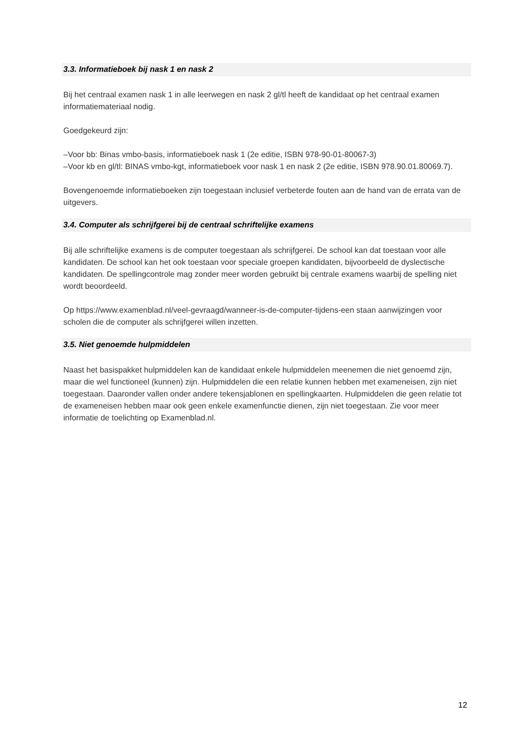3.3. Informatieboek bij nask 1 en nask 2
Bij het centraal examen nask 1 in alle leerwegen en nask 2 gl/tl heeft de kandidaat op het centraal examen informatiemateriaal nodig.
Goedgekeurd zijn:
–Voor bb: Binas vmbo-basis, informatieboek nask 1 (2e editie, ISBN 978-90-01-80067-3)
–Voor kb en gl/tl: BINAS vmbo-kgt, informatieboek voor nask 1 en nask 2 (2e editie, ISBN 978.90.01.80069.7).
Bovengenoemde informatieboeken zijn toegestaan inclusief verbeterde fouten aan de hand van de errata van de uitgevers.
3.4. Computer als schrijfgerei bij de centraal schriftelijke examens
Bij alle schriftelijke examens is de computer toegestaan als schrijfgerei. De school kan dat toestaan voor alle kandidaten. De school kan het ook toestaan voor speciale groepen kandidaten, bijvoorbeeld de dyslectische kandidaten. De spellingcontrole mag zonder meer worden gebruikt bij centrale examens waarbij de spelling niet wordt beoordeeld.
Op https://www.examenblad.nl/veel-gevraagd/wanneer-is-de-computer-tijdens-een staan aanwijzingen voor scholen die de computer als schrijfgerei willen inzetten.
3.5. Niet genoemde hulpmiddelen
Naast het basispakket hulpmiddelen kan de kandidaat enkele hulpmiddelen meenemen die niet genoemd zijn, maar die wel functioneel (kunnen) zijn. Hulpmiddelen die een relatie kunnen hebben met exameneisen, zijn niet toegestaan. Daaronder vallen onder andere tekensjablonen en spellingkaarten. Hulpmiddelen die geen relatie tot de exameneisen hebben maar ook geen enkele examenfunctie dienen, zijn niet toegestaan. Zie voor meer informatie de toelichting op Examenblad.nl.
12